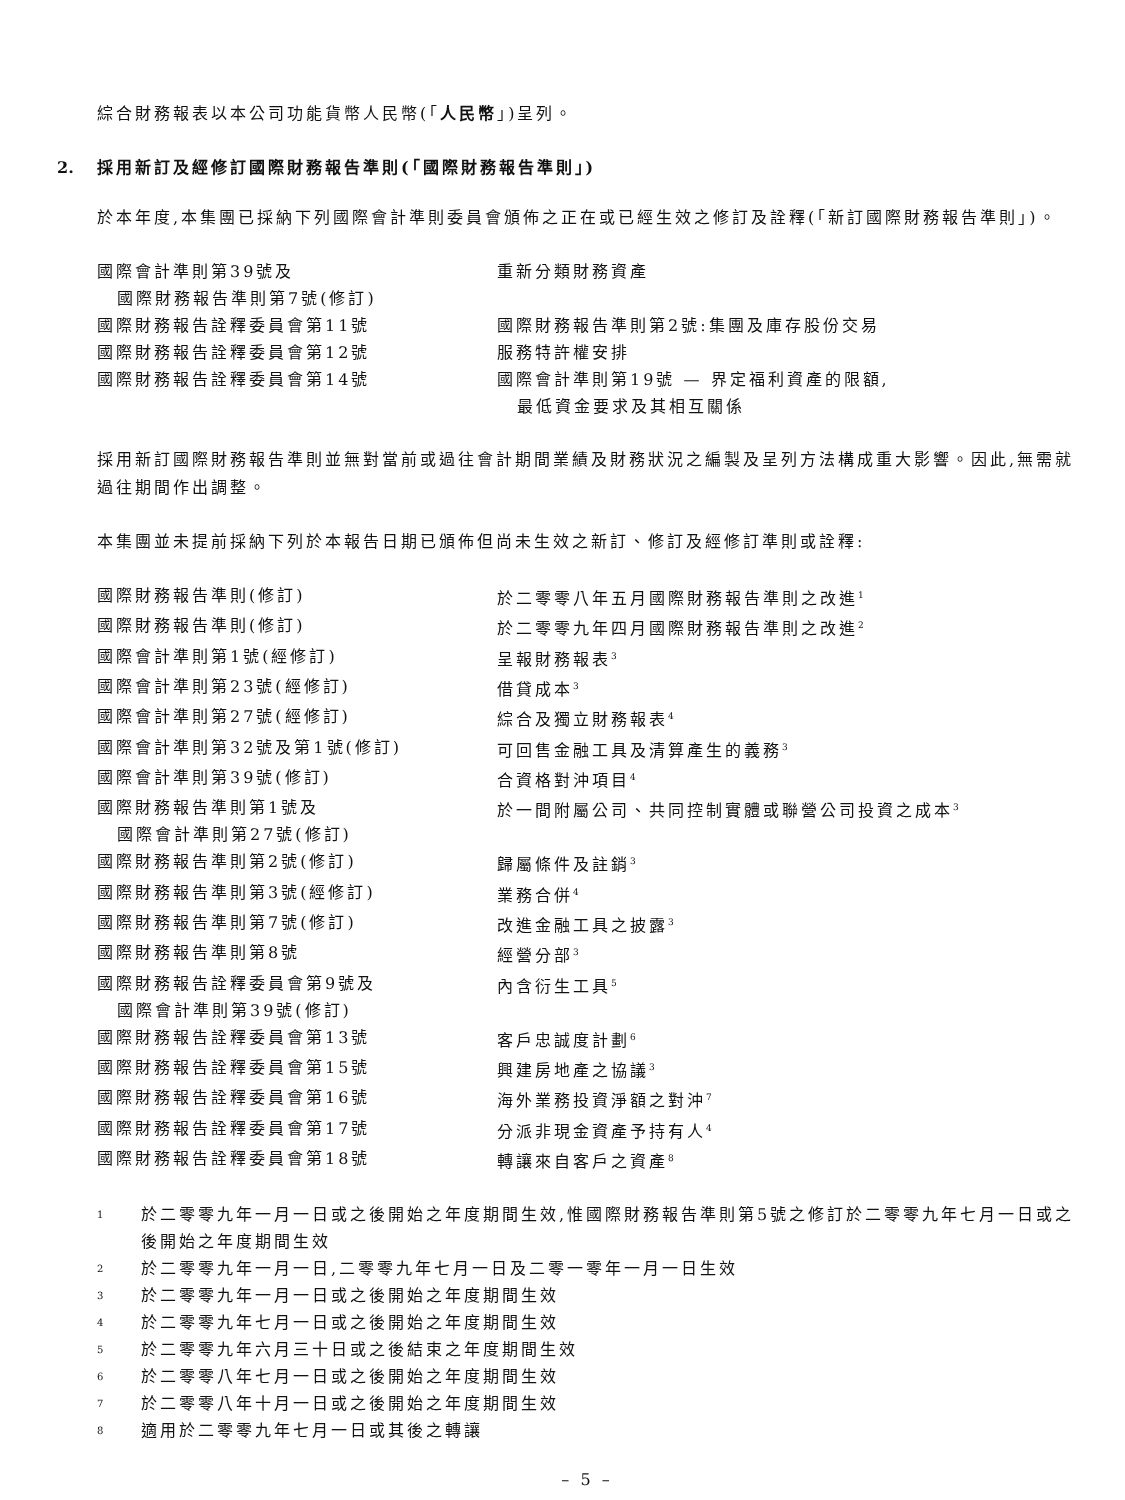綜合財務報表以本公司功能貨幣人民幣(「人民幣」)呈列。
2. 採用新訂及經修訂國際財務報告準則(「國際財務報告準則」)
於本年度,本集團已採納下列國際會計準則委員會頒佈之正在或已經生效之修訂及詮釋(「新訂國際財務報告準則」)。
| 國際會計準則第39號及 國際財務報告準則第7號(修訂) | 重新分類財務資產 |
| 國際財務報告詮釋委員會第11號 | 國際財務報告準則第2號:集團及庫存股份交易 |
| 國際財務報告詮釋委員會第12號 | 服務特許權安排 |
| 國際財務報告詮釋委員會第14號 | 國際會計準則第19號 — 界定福利資產的限額, 最低資金要求及其相互關係 |
採用新訂國際財務報告準則並無對當前或過往會計期間業績及財務狀況之編製及呈列方法構成重大影響。因此,無需就過往期間作出調整。
本集團並未提前採納下列於本報告日期已頒佈但尚未生效之新訂、修訂及經修訂準則或詮釋:
| 國際財務報告準則(修訂) | 於二零零八年五月國際財務報告準則之改進<sup>1</sup> |
| 國際財務報告準則(修訂) | 於二零零九年四月國際財務報告準則之改進<sup>2</sup> |
| 國際會計準則第1號(經修訂) | 呈報財務報表<sup>3</sup> |
| 國際會計準則第23號(經修訂) | 借貸成本<sup>3</sup> |
| 國際會計準則第27號(經修訂) | 綜合及獨立財務報表<sup>4</sup> |
| 國際會計準則第32號及第1號(修訂) | 可回售金融工具及清算產生的義務<sup>3</sup> |
| 國際會計準則第39號(修訂) | 合資格對沖項目<sup>4</sup> |
| 國際財務報告準則第1號及 國際會計準則第27號(修訂) | 於一間附屬公司、共同控制實體或聯營公司投資之成本<sup>3</sup> |
| 國際財務報告準則第2號(修訂) | 歸屬條件及註銷<sup>3</sup> |
| 國際財務報告準則第3號(經修訂) | 業務合併<sup>4</sup> |
| 國際財務報告準則第7號(修訂) | 改進金融工具之披露<sup>3</sup> |
| 國際財務報告準則第8號 | 經營分部<sup>3</sup> |
| 國際財務報告詮釋委員會第9號及 國際會計準則第39號(修訂) | 內含衍生工具<sup>5</sup> |
| 國際財務報告詮釋委員會第13號 | 客戶忠誠度計劃<sup>6</sup> |
| 國際財務報告詮釋委員會第15號 | 興建房地產之協議<sup>3</sup> |
| 國際財務報告詮釋委員會第16號 | 海外業務投資淨額之對沖<sup>7</sup> |
| 國際財務報告詮釋委員會第17號 | 分派非現金資產予持有人<sup>4</sup> |
| 國際財務報告詮釋委員會第18號 | 轉讓來自客戶之資產<sup>8</sup> |
| 1 | 於二零零九年一月一日或之後開始之年度期間生效,惟國際財務報告準則第5號之修訂於二零零九年七月一日或之後開始之年度期間生效 |
| 2 | 於二零零九年一月一日,二零零九年七月一日及二零一零年一月一日生效 |
| 3 | 於二零零九年一月一日或之後開始之年度期間生效 |
| 4 | 於二零零九年七月一日或之後開始之年度期間生效 |
| 5 | 於二零零九年六月三十日或之後結束之年度期間生效 |
| 6 | 於二零零八年七月一日或之後開始之年度期間生效 |
| 7 | 於二零零八年十月一日或之後開始之年度期間生效 |
| 8 | 適用於二零零九年七月一日或其後之轉讓 |
– 5 –